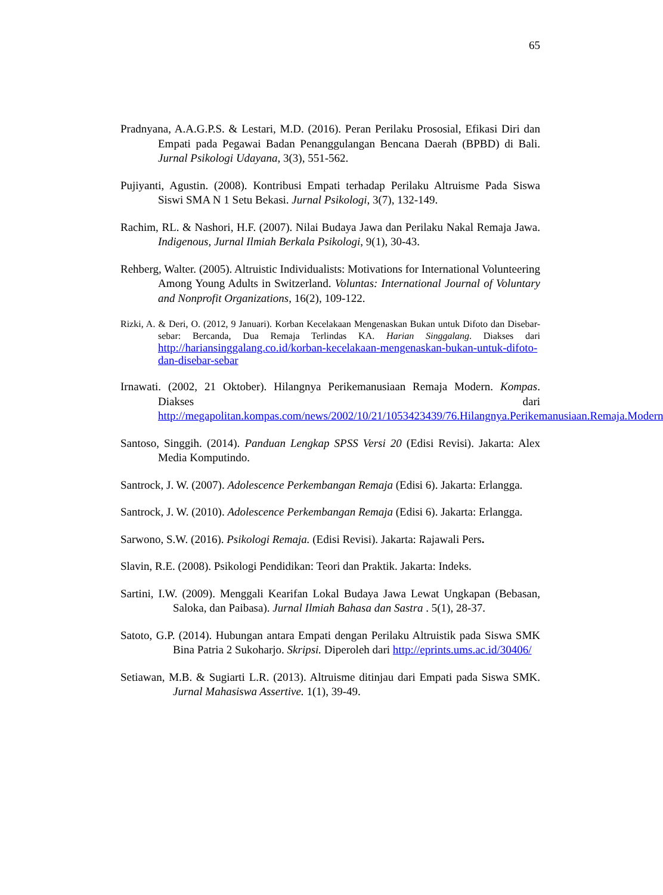65
Pradnyana, A.A.G.P.S. & Lestari, M.D. (2016). Peran Perilaku Prososial, Efikasi Diri dan Empati pada Pegawai Badan Penanggulangan Bencana Daerah (BPBD) di Bali. Jurnal Psikologi Udayana, 3(3), 551-562.
Pujiyanti, Agustin. (2008). Kontribusi Empati terhadap Perilaku Altruisme Pada Siswa Siswi SMA N 1 Setu Bekasi. Jurnal Psikologi, 3(7), 132-149.
Rachim, RL. & Nashori, H.F. (2007). Nilai Budaya Jawa dan Perilaku Nakal Remaja Jawa. Indigenous, Jurnal Ilmiah Berkala Psikologi, 9(1), 30-43.
Rehberg, Walter. (2005). Altruistic Individualists: Motivations for International Volunteering Among Young Adults in Switzerland. Voluntas: International Journal of Voluntary and Nonprofit Organizations, 16(2), 109-122.
Rizki, A. & Deri, O. (2012, 9 Januari). Korban Kecelakaan Mengenaskan Bukan untuk Difoto dan Disebar-sebar: Bercanda, Dua Remaja Terlindas KA. Harian Singgalang. Diakses dari http://hariansinggalang.co.id/korban-kecelakaan-mengenaskan-bukan-untuk-difoto-dan-disebar-sebar
Irnawati. (2002, 21 Oktober). Hilangnya Perikemanusiaan Remaja Modern. Kompas. Diakses dari http://megapolitan.kompas.com/news/2002/10/21/1053423439/76.Hilangnya.Perikemanusiaan.Remaja.Modern
Santoso, Singgih. (2014). Panduan Lengkap SPSS Versi 20 (Edisi Revisi). Jakarta: Alex Media Komputindo.
Santrock, J. W. (2007). Adolescence Perkembangan Remaja (Edisi 6). Jakarta: Erlangga.
Santrock, J. W. (2010). Adolescence Perkembangan Remaja (Edisi 6). Jakarta: Erlangga.
Sarwono, S.W. (2016). Psikologi Remaja. (Edisi Revisi). Jakarta: Rajawali Pers.
Slavin, R.E. (2008). Psikologi Pendidikan: Teori dan Praktik. Jakarta: Indeks.
Sartini, I.W. (2009). Menggali Kearifan Lokal Budaya Jawa Lewat Ungkapan (Bebasan, Saloka, dan Paibasa). Jurnal Ilmiah Bahasa dan Sastra . 5(1), 28-37.
Satoto, G.P. (2014). Hubungan antara Empati dengan Perilaku Altruistik pada Siswa SMK Bina Patria 2 Sukoharjo. Skripsi. Diperoleh dari http://eprints.ums.ac.id/30406/
Setiawan, M.B. & Sugiarti L.R. (2013). Altruisme ditinjau dari Empati pada Siswa SMK. Jurnal Mahasiswa Assertive. 1(1), 39-49.